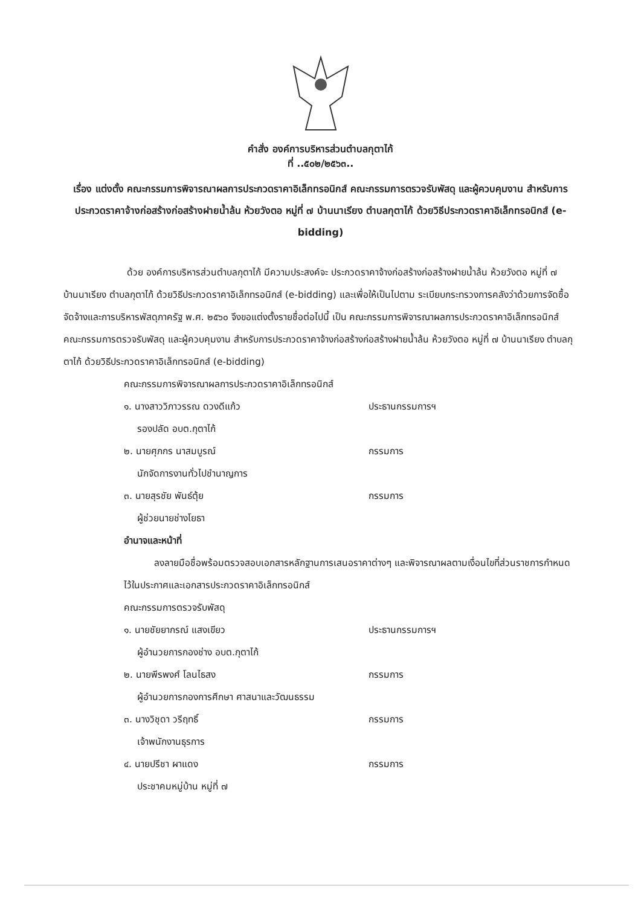คำสั่ง องค์การบริหารส่วนตำบลกุตาไก้
ที่ ..๕๐๒/๒๕๖๓..
เรื่อง แต่งตั้ง คณะกรรมการพิจารณาผลการประกวดราคาอิเล็กทรอนิกส์ คณะกรรมการตรวจรับพัสดุ และผู้ควบคุมงาน สำหรับการประกวดราคาจ้างก่อสร้างก่อสร้างฝายน้ำล้น ห้วยวังตอ หมู่ที่ ๗ บ้านนาเรียง ตำบลกุตาไก้ ด้วยวิธีประกวดราคาอิเล็กทรอนิกส์ (e-bidding)
ด้วย องค์การบริหารส่วนตำบลกุตาไก้ มีความประสงค์จะ ประกวดราคาจ้างก่อสร้างก่อสร้างฝายน้ำล้น ห้วยวังตอ หมู่ที่ ๗ บ้านนาเรียง ตำบลกุตาไก้ ด้วยวิธีประกวดราคาอิเล็กทรอนิกส์ (e-bidding) และเพื่อให้เป็นไปตาม ระเบียบกระทรวงการคลังว่าด้วยการจัดซื้อจัดจ้างและการบริหารพัสดุภาครัฐ พ.ศ. ๒๕๖๐ จึงขอแต่งตั้งรายชื่อต่อไปนี้ เป็น คณะกรรมการพิจารณาผลการประกวดราคาอิเล็กทรอนิกส์ คณะกรรมการตรวจรับพัสดุ และผู้ควบคุมงาน สำหรับการประกวดราคาจ้างก่อสร้างก่อสร้างฝายน้ำล้น ห้วยวังตอ หมู่ที่ ๗ บ้านนาเรียง ตำบลกุตาไก้ ด้วยวิธีประกวดราคาอิเล็กทรอนิกส์ (e-bidding)
คณะกรรมการพิจารณาผลการประกวดราคาอิเล็กทรอนิกส์
๑. นางสาววิภาวรรณ ดวงดีแก้ว ประธานกรรมการฯ
รองปลัด อบต.กุตาไก้
๒. นายศุภกร นาสมบูรณ์ กรรมการ
นักจัดการงานทั่วไปชำนาญการ
๓. นายสุรชัย พันธ์ตุ้ย กรรมการ
ผู้ช่วยนายช่างโยธา
อำนาจและหน้าที่
ลงลายมือชื่อพร้อมตรวจสอบเอกสารหลักฐานการเสนอราคาต่างๆ และพิจารณาผลตามเงื่อนไขที่ส่วนราชการกำหนดไว้ในประกาศและเอกสารประกวดราคาอิเล็กทรอนิกส์
คณะกรรมการตรวจรับพัสดุ
๑. นายชัยยากรณ์ แสงเขียว ประธานกรรมการฯ
ผู้อำนวยการกองช่าง อบต.กุตาไก้
๒. นายพีรพงศ์ โลนไธสง กรรมการ
ผู้อำนวยการกองการศึกษา ศาสนาและวัฒนธรรม
๓. นางวิชุดา วรีฤทธิ์ กรรมการ
เจ้าพนักงานธุรการ
๔. นายปรีชา ผาแดง กรรมการ
ประชาคมหมู่บ้าน หมู่ที่ ๗